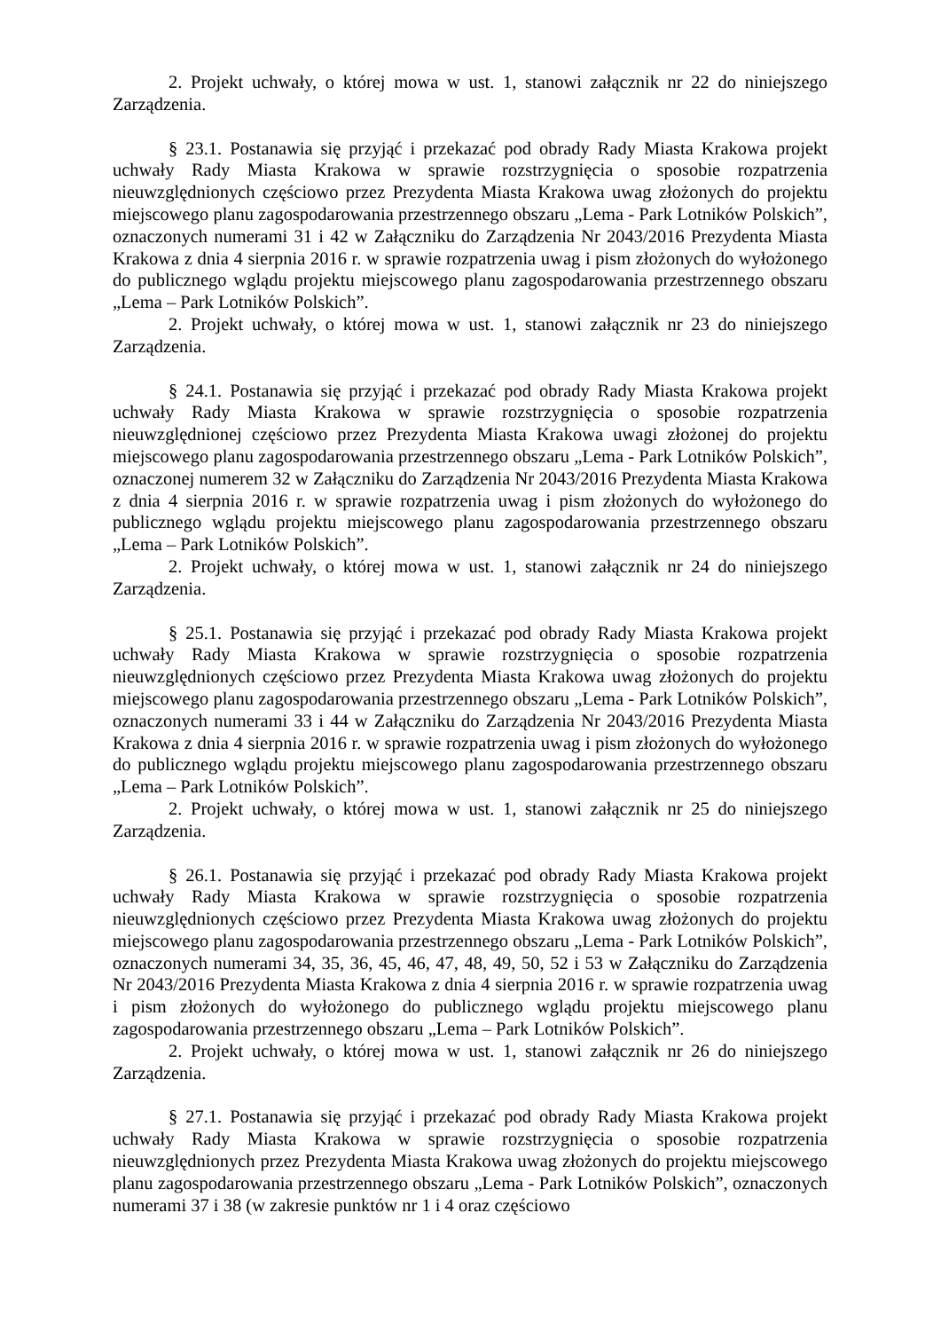2. Projekt uchwały, o której mowa w ust. 1, stanowi załącznik nr 22 do niniejszego Zarządzenia.
§ 23.1. Postanawia się przyjąć i przekazać pod obrady Rady Miasta Krakowa projekt uchwały Rady Miasta Krakowa w sprawie rozstrzygnięcia o sposobie rozpatrzenia nieuwzględnionych częściowo przez Prezydenta Miasta Krakowa uwag złożonych do projektu miejscowego planu zagospodarowania przestrzennego obszaru „Lema - Park Lotników Polskich”, oznaczonych numerami 31 i 42 w Załączniku do Zarządzenia Nr 2043/2016 Prezydenta Miasta Krakowa z dnia 4 sierpnia 2016 r. w sprawie rozpatrzenia uwag i pism złożonych do wyłożonego do publicznego wglądu projektu miejscowego planu zagospodarowania przestrzennego obszaru „Lema – Park Lotników Polskich”.
2. Projekt uchwały, o której mowa w ust. 1, stanowi załącznik nr 23 do niniejszego Zarządzenia.
§ 24.1. Postanawia się przyjąć i przekazać pod obrady Rady Miasta Krakowa projekt uchwały Rady Miasta Krakowa w sprawie rozstrzygnięcia o sposobie rozpatrzenia nieuwzględnionej częściowo przez Prezydenta Miasta Krakowa uwagi złożonej do projektu miejscowego planu zagospodarowania przestrzennego obszaru „Lema - Park Lotników Polskich”, oznaczonej numerem 32 w Załączniku do Zarządzenia Nr 2043/2016 Prezydenta Miasta Krakowa z dnia 4 sierpnia 2016 r. w sprawie rozpatrzenia uwag i pism złożonych do wyłożonego do publicznego wglądu projektu miejscowego planu zagospodarowania przestrzennego obszaru „Lema – Park Lotników Polskich”.
2. Projekt uchwały, o której mowa w ust. 1, stanowi załącznik nr 24 do niniejszego Zarządzenia.
§ 25.1. Postanawia się przyjąć i przekazać pod obrady Rady Miasta Krakowa projekt uchwały Rady Miasta Krakowa w sprawie rozstrzygnięcia o sposobie rozpatrzenia nieuwzględnionych częściowo przez Prezydenta Miasta Krakowa uwag złożonych do projektu miejscowego planu zagospodarowania przestrzennego obszaru „Lema - Park Lotników Polskich”, oznaczonych numerami 33 i 44 w Załączniku do Zarządzenia Nr 2043/2016 Prezydenta Miasta Krakowa z dnia 4 sierpnia 2016 r. w sprawie rozpatrzenia uwag i pism złożonych do wyłożonego do publicznego wglądu projektu miejscowego planu zagospodarowania przestrzennego obszaru „Lema – Park Lotników Polskich”.
2. Projekt uchwały, o której mowa w ust. 1, stanowi załącznik nr 25 do niniejszego Zarządzenia.
§ 26.1. Postanawia się przyjąć i przekazać pod obrady Rady Miasta Krakowa projekt uchwały Rady Miasta Krakowa w sprawie rozstrzygnięcia o sposobie rozpatrzenia nieuwzględnionych częściowo przez Prezydenta Miasta Krakowa uwag złożonych do projektu miejscowego planu zagospodarowania przestrzennego obszaru „Lema - Park Lotników Polskich”, oznaczonych numerami 34, 35, 36, 45, 46, 47, 48, 49, 50, 52 i 53 w Załączniku do Zarządzenia Nr 2043/2016 Prezydenta Miasta Krakowa z dnia 4 sierpnia 2016 r. w sprawie rozpatrzenia uwag i pism złożonych do wyłożonego do publicznego wglądu projektu miejscowego planu zagospodarowania przestrzennego obszaru „Lema – Park Lotników Polskich”.
2. Projekt uchwały, o której mowa w ust. 1, stanowi załącznik nr 26 do niniejszego Zarządzenia.
§ 27.1. Postanawia się przyjąć i przekazać pod obrady Rady Miasta Krakowa projekt uchwały Rady Miasta Krakowa w sprawie rozstrzygnięcia o sposobie rozpatrzenia nieuwzględnionych przez Prezydenta Miasta Krakowa uwag złożonych do projektu miejscowego planu zagospodarowania przestrzennego obszaru „Lema - Park Lotników Polskich”, oznaczonych numerami 37 i 38 (w zakresie punktów nr 1 i 4 oraz częściowo